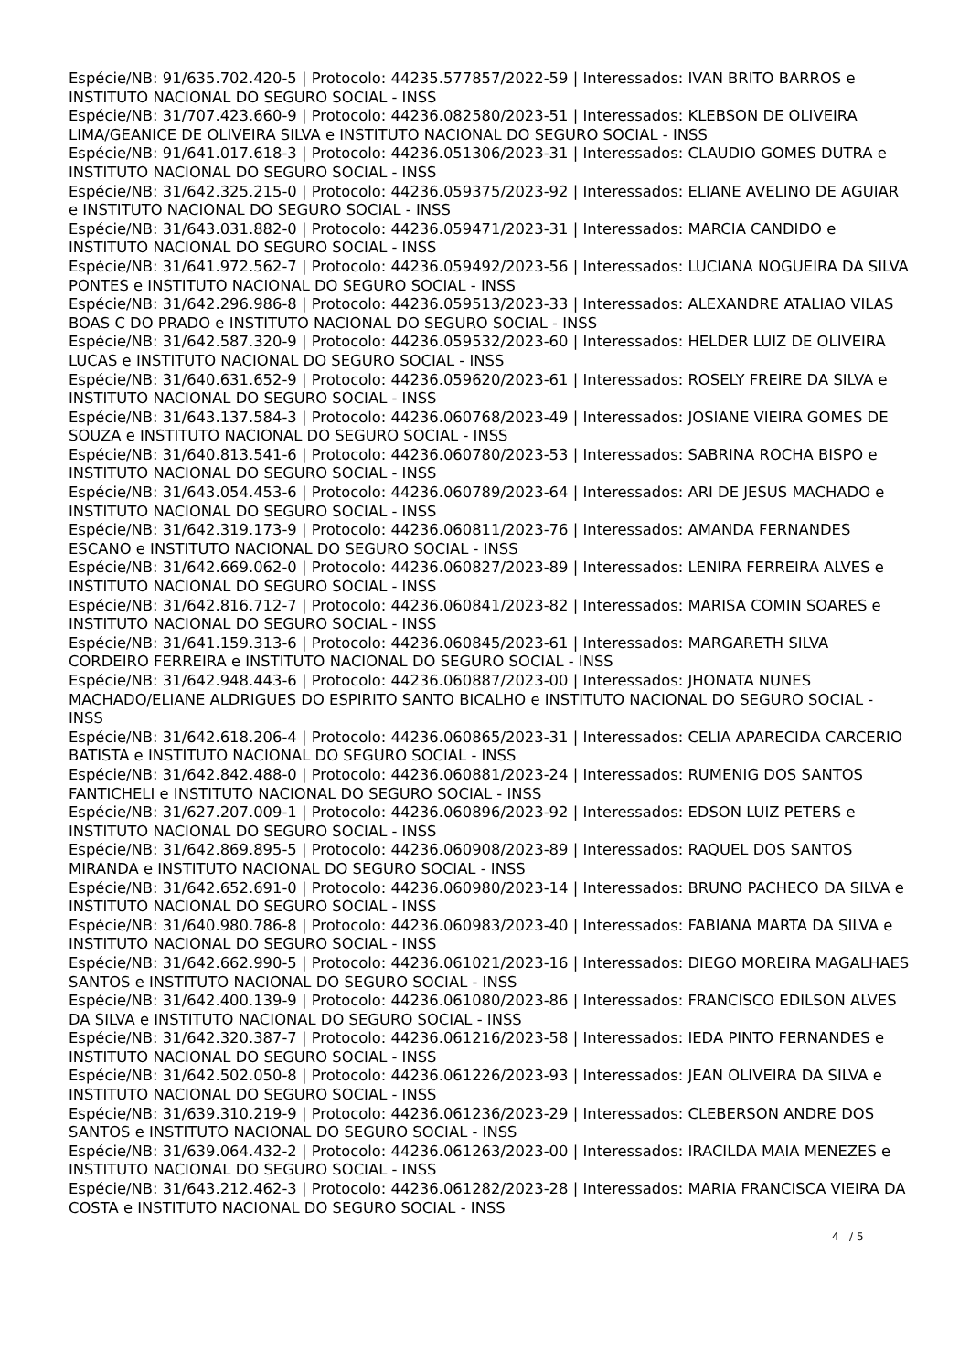Espécie/NB: 91/635.702.420-5 | Protocolo: 44235.577857/2022-59 | Interessados: IVAN BRITO BARROS e INSTITUTO NACIONAL DO SEGURO SOCIAL - INSS
Espécie/NB: 31/707.423.660-9 | Protocolo: 44236.082580/2023-51 | Interessados: KLEBSON DE OLIVEIRA LIMA/GEANICE DE OLIVEIRA SILVA e INSTITUTO NACIONAL DO SEGURO SOCIAL - INSS
Espécie/NB: 91/641.017.618-3 | Protocolo: 44236.051306/2023-31 | Interessados: CLAUDIO GOMES DUTRA e INSTITUTO NACIONAL DO SEGURO SOCIAL - INSS
Espécie/NB: 31/642.325.215-0 | Protocolo: 44236.059375/2023-92 | Interessados: ELIANE AVELINO DE AGUIAR e INSTITUTO NACIONAL DO SEGURO SOCIAL - INSS
Espécie/NB: 31/643.031.882-0 | Protocolo: 44236.059471/2023-31 | Interessados: MARCIA CANDIDO e INSTITUTO NACIONAL DO SEGURO SOCIAL - INSS
Espécie/NB: 31/641.972.562-7 | Protocolo: 44236.059492/2023-56 | Interessados: LUCIANA NOGUEIRA DA SILVA PONTES e INSTITUTO NACIONAL DO SEGURO SOCIAL - INSS
Espécie/NB: 31/642.296.986-8 | Protocolo: 44236.059513/2023-33 | Interessados: ALEXANDRE ATALIAO VILAS BOAS C DO PRADO e INSTITUTO NACIONAL DO SEGURO SOCIAL - INSS
Espécie/NB: 31/642.587.320-9 | Protocolo: 44236.059532/2023-60 | Interessados: HELDER LUIZ DE OLIVEIRA LUCAS e INSTITUTO NACIONAL DO SEGURO SOCIAL - INSS
Espécie/NB: 31/640.631.652-9 | Protocolo: 44236.059620/2023-61 | Interessados: ROSELY FREIRE DA SILVA e INSTITUTO NACIONAL DO SEGURO SOCIAL - INSS
Espécie/NB: 31/643.137.584-3 | Protocolo: 44236.060768/2023-49 | Interessados: JOSIANE VIEIRA GOMES DE SOUZA e INSTITUTO NACIONAL DO SEGURO SOCIAL - INSS
Espécie/NB: 31/640.813.541-6 | Protocolo: 44236.060780/2023-53 | Interessados: SABRINA ROCHA BISPO e INSTITUTO NACIONAL DO SEGURO SOCIAL - INSS
Espécie/NB: 31/643.054.453-6 | Protocolo: 44236.060789/2023-64 | Interessados: ARI DE JESUS MACHADO e INSTITUTO NACIONAL DO SEGURO SOCIAL - INSS
Espécie/NB: 31/642.319.173-9 | Protocolo: 44236.060811/2023-76 | Interessados: AMANDA FERNANDES ESCANO e INSTITUTO NACIONAL DO SEGURO SOCIAL - INSS
Espécie/NB: 31/642.669.062-0 | Protocolo: 44236.060827/2023-89 | Interessados: LENIRA FERREIRA ALVES e INSTITUTO NACIONAL DO SEGURO SOCIAL - INSS
Espécie/NB: 31/642.816.712-7 | Protocolo: 44236.060841/2023-82 | Interessados: MARISA COMIN SOARES e INSTITUTO NACIONAL DO SEGURO SOCIAL - INSS
Espécie/NB: 31/641.159.313-6 | Protocolo: 44236.060845/2023-61 | Interessados: MARGARETH SILVA CORDEIRO FERREIRA e INSTITUTO NACIONAL DO SEGURO SOCIAL - INSS
Espécie/NB: 31/642.948.443-6 | Protocolo: 44236.060887/2023-00 | Interessados: JHONATA NUNES MACHADO/ELIANE ALDRIGUES DO ESPIRITO SANTO BICALHO e INSTITUTO NACIONAL DO SEGURO SOCIAL - INSS
Espécie/NB: 31/642.618.206-4 | Protocolo: 44236.060865/2023-31 | Interessados: CELIA APARECIDA CARCERIO BATISTA e INSTITUTO NACIONAL DO SEGURO SOCIAL - INSS
Espécie/NB: 31/642.842.488-0 | Protocolo: 44236.060881/2023-24 | Interessados: RUMENIG DOS SANTOS FANTICHELI e INSTITUTO NACIONAL DO SEGURO SOCIAL - INSS
Espécie/NB: 31/627.207.009-1 | Protocolo: 44236.060896/2023-92 | Interessados: EDSON LUIZ PETERS e INSTITUTO NACIONAL DO SEGURO SOCIAL - INSS
Espécie/NB: 31/642.869.895-5 | Protocolo: 44236.060908/2023-89 | Interessados: RAQUEL DOS SANTOS MIRANDA e INSTITUTO NACIONAL DO SEGURO SOCIAL - INSS
Espécie/NB: 31/642.652.691-0 | Protocolo: 44236.060980/2023-14 | Interessados: BRUNO PACHECO DA SILVA e INSTITUTO NACIONAL DO SEGURO SOCIAL - INSS
Espécie/NB: 31/640.980.786-8 | Protocolo: 44236.060983/2023-40 | Interessados: FABIANA MARTA DA SILVA e INSTITUTO NACIONAL DO SEGURO SOCIAL - INSS
Espécie/NB: 31/642.662.990-5 | Protocolo: 44236.061021/2023-16 | Interessados: DIEGO MOREIRA MAGALHAES SANTOS e INSTITUTO NACIONAL DO SEGURO SOCIAL - INSS
Espécie/NB: 31/642.400.139-9 | Protocolo: 44236.061080/2023-86 | Interessados: FRANCISCO EDILSON ALVES DA SILVA e INSTITUTO NACIONAL DO SEGURO SOCIAL - INSS
Espécie/NB: 31/642.320.387-7 | Protocolo: 44236.061216/2023-58 | Interessados: IEDA PINTO FERNANDES e INSTITUTO NACIONAL DO SEGURO SOCIAL - INSS
Espécie/NB: 31/642.502.050-8 | Protocolo: 44236.061226/2023-93 | Interessados: JEAN OLIVEIRA DA SILVA e INSTITUTO NACIONAL DO SEGURO SOCIAL - INSS
Espécie/NB: 31/639.310.219-9 | Protocolo: 44236.061236/2023-29 | Interessados: CLEBERSON ANDRE DOS SANTOS e INSTITUTO NACIONAL DO SEGURO SOCIAL - INSS
Espécie/NB: 31/639.064.432-2 | Protocolo: 44236.061263/2023-00 | Interessados: IRACILDA MAIA MENEZES e INSTITUTO NACIONAL DO SEGURO SOCIAL - INSS
Espécie/NB: 31/643.212.462-3 | Protocolo: 44236.061282/2023-28 | Interessados: MARIA FRANCISCA VIEIRA DA COSTA e INSTITUTO NACIONAL DO SEGURO SOCIAL - INSS
4 / 5